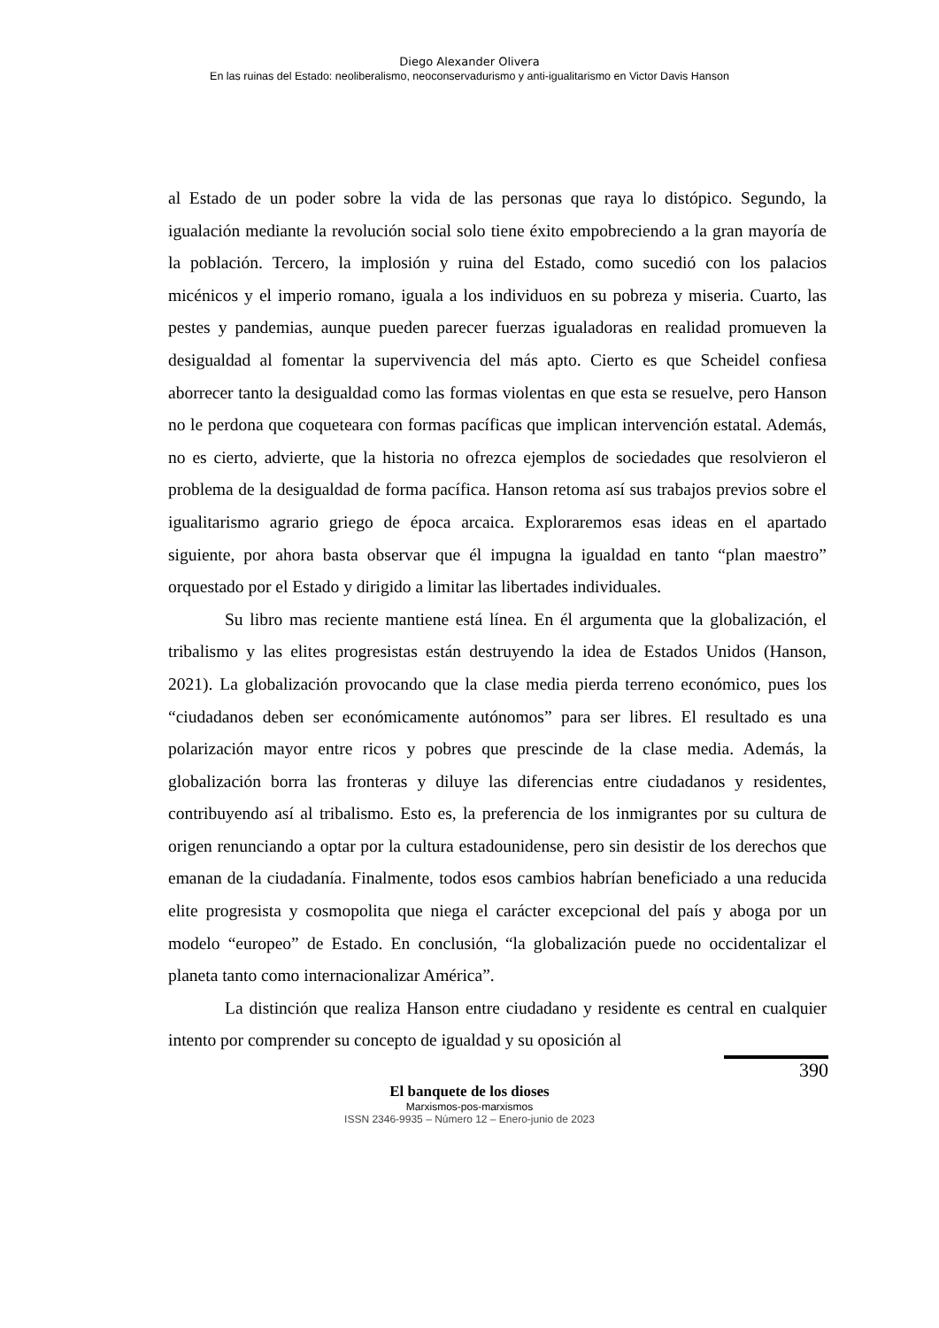Diego Alexander Olivera
En las ruinas del Estado: neoliberalismo, neoconservadurismo y anti-igualitarismo en Victor Davis Hanson
al Estado de un poder sobre la vida de las personas que raya lo distópico. Segundo, la igualación mediante la revolución social solo tiene éxito empobreciendo a la gran mayoría de la población. Tercero, la implosión y ruina del Estado, como sucedió con los palacios micénicos y el imperio romano, iguala a los individuos en su pobreza y miseria. Cuarto, las pestes y pandemias, aunque pueden parecer fuerzas igualadoras en realidad promueven la desigualdad al fomentar la supervivencia del más apto. Cierto es que Scheidel confiesa aborrecer tanto la desigualdad como las formas violentas en que esta se resuelve, pero Hanson no le perdona que coqueteara con formas pacíficas que implican intervención estatal. Además, no es cierto, advierte, que la historia no ofrezca ejemplos de sociedades que resolvieron el problema de la desigualdad de forma pacífica. Hanson retoma así sus trabajos previos sobre el igualitarismo agrario griego de época arcaica. Exploraremos esas ideas en el apartado siguiente, por ahora basta observar que él impugna la igualdad en tanto “plan maestro” orquestado por el Estado y dirigido a limitar las libertades individuales.
Su libro mas reciente mantiene está línea. En él argumenta que la globalización, el tribalismo y las elites progresistas están destruyendo la idea de Estados Unidos (Hanson, 2021). La globalización provocando que la clase media pierda terreno económico, pues los “ciudadanos deben ser económicamente autónomos” para ser libres. El resultado es una polarización mayor entre ricos y pobres que prescinde de la clase media. Además, la globalización borra las fronteras y diluye las diferencias entre ciudadanos y residentes, contribuyendo así al tribalismo. Esto es, la preferencia de los inmigrantes por su cultura de origen renunciando a optar por la cultura estadounidense, pero sin desistir de los derechos que emanan de la ciudadanía. Finalmente, todos esos cambios habrían beneficiado a una reducida elite progresista y cosmopolita que niega el carácter excepcional del país y aboga por un modelo “europeo” de Estado. En conclusión, “la globalización puede no occidentalizar el planeta tanto como internacionalizar América”.
La distinción que realiza Hanson entre ciudadano y residente es central en cualquier intento por comprender su concepto de igualdad y su oposición al
390
El banquete de los dioses
Marxismos-pos-marxismos
ISSN 2346-9935 – Número 12 – Enero-junio de 2023